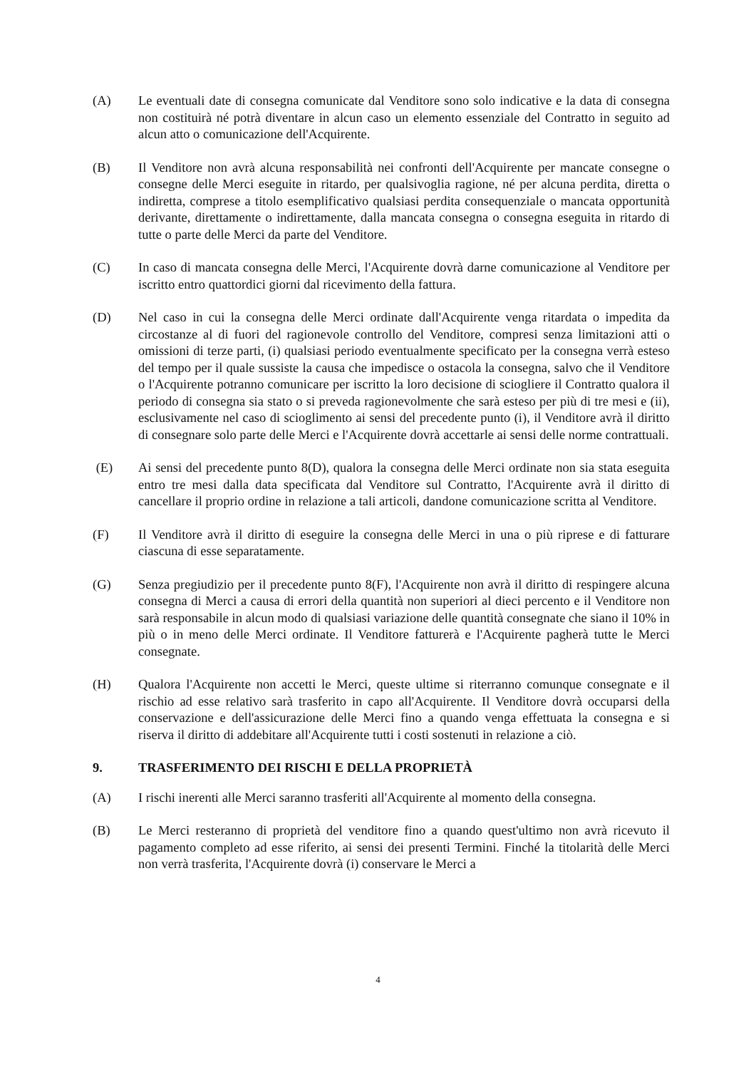(A) Le eventuali date di consegna comunicate dal Venditore sono solo indicative e la data di consegna non costituirà né potrà diventare in alcun caso un elemento essenziale del Contratto in seguito ad alcun atto o comunicazione dell'Acquirente.
(B) Il Venditore non avrà alcuna responsabilità nei confronti dell'Acquirente per mancate consegne o consegne delle Merci eseguite in ritardo, per qualsivoglia ragione, né per alcuna perdita, diretta o indiretta, comprese a titolo esemplificativo qualsiasi perdita consequenziale o mancata opportunità derivante, direttamente o indirettamente, dalla mancata consegna o consegna eseguita in ritardo di tutte o parte delle Merci da parte del Venditore.
(C) In caso di mancata consegna delle Merci, l'Acquirente dovrà darne comunicazione al Venditore per iscritto entro quattordici giorni dal ricevimento della fattura.
(D) Nel caso in cui la consegna delle Merci ordinate dall'Acquirente venga ritardata o impedita da circostanze al di fuori del ragionevole controllo del Venditore, compresi senza limitazioni atti o omissioni di terze parti, (i) qualsiasi periodo eventualmente specificato per la consegna verrà esteso del tempo per il quale sussiste la causa che impedisce o ostacola la consegna, salvo che il Venditore o l'Acquirente potranno comunicare per iscritto la loro decisione di sciogliere il Contratto qualora il periodo di consegna sia stato o si preveda ragionevolmente che sarà esteso per più di tre mesi e (ii), esclusivamente nel caso di scioglimento ai sensi del precedente punto (i), il Venditore avrà il diritto di consegnare solo parte delle Merci e l'Acquirente dovrà accettarle ai sensi delle norme contrattuali.
(E) Ai sensi del precedente punto 8(D), qualora la consegna delle Merci ordinate non sia stata eseguita entro tre mesi dalla data specificata dal Venditore sul Contratto, l'Acquirente avrà il diritto di cancellare il proprio ordine in relazione a tali articoli, dandone comunicazione scritta al Venditore.
(F) Il Venditore avrà il diritto di eseguire la consegna delle Merci in una o più riprese e di fatturare ciascuna di esse separatamente.
(G) Senza pregiudizio per il precedente punto 8(F), l'Acquirente non avrà il diritto di respingere alcuna consegna di Merci a causa di errori della quantità non superiori al dieci percento e il Venditore non sarà responsabile in alcun modo di qualsiasi variazione delle quantità consegnate che siano il 10% in più o in meno delle Merci ordinate. Il Venditore fatturerà e l'Acquirente pagherà tutte le Merci consegnate.
(H) Qualora l'Acquirente non accetti le Merci, queste ultime si riterranno comunque consegnate e il rischio ad esse relativo sarà trasferito in capo all'Acquirente. Il Venditore dovrà occuparsi della conservazione e dell'assicurazione delle Merci fino a quando venga effettuata la consegna e si riserva il diritto di addebitare all'Acquirente tutti i costi sostenuti in relazione a ciò.
9. TRASFERIMENTO DEI RISCHI E DELLA PROPRIETÀ
(A) I rischi inerenti alle Merci saranno trasferiti all'Acquirente al momento della consegna.
(B) Le Merci resteranno di proprietà del venditore fino a quando quest'ultimo non avrà ricevuto il pagamento completo ad esse riferito, ai sensi dei presenti Termini. Finché la titolarità delle Merci non verrà trasferita, l'Acquirente dovrà (i) conservare le Merci a
4